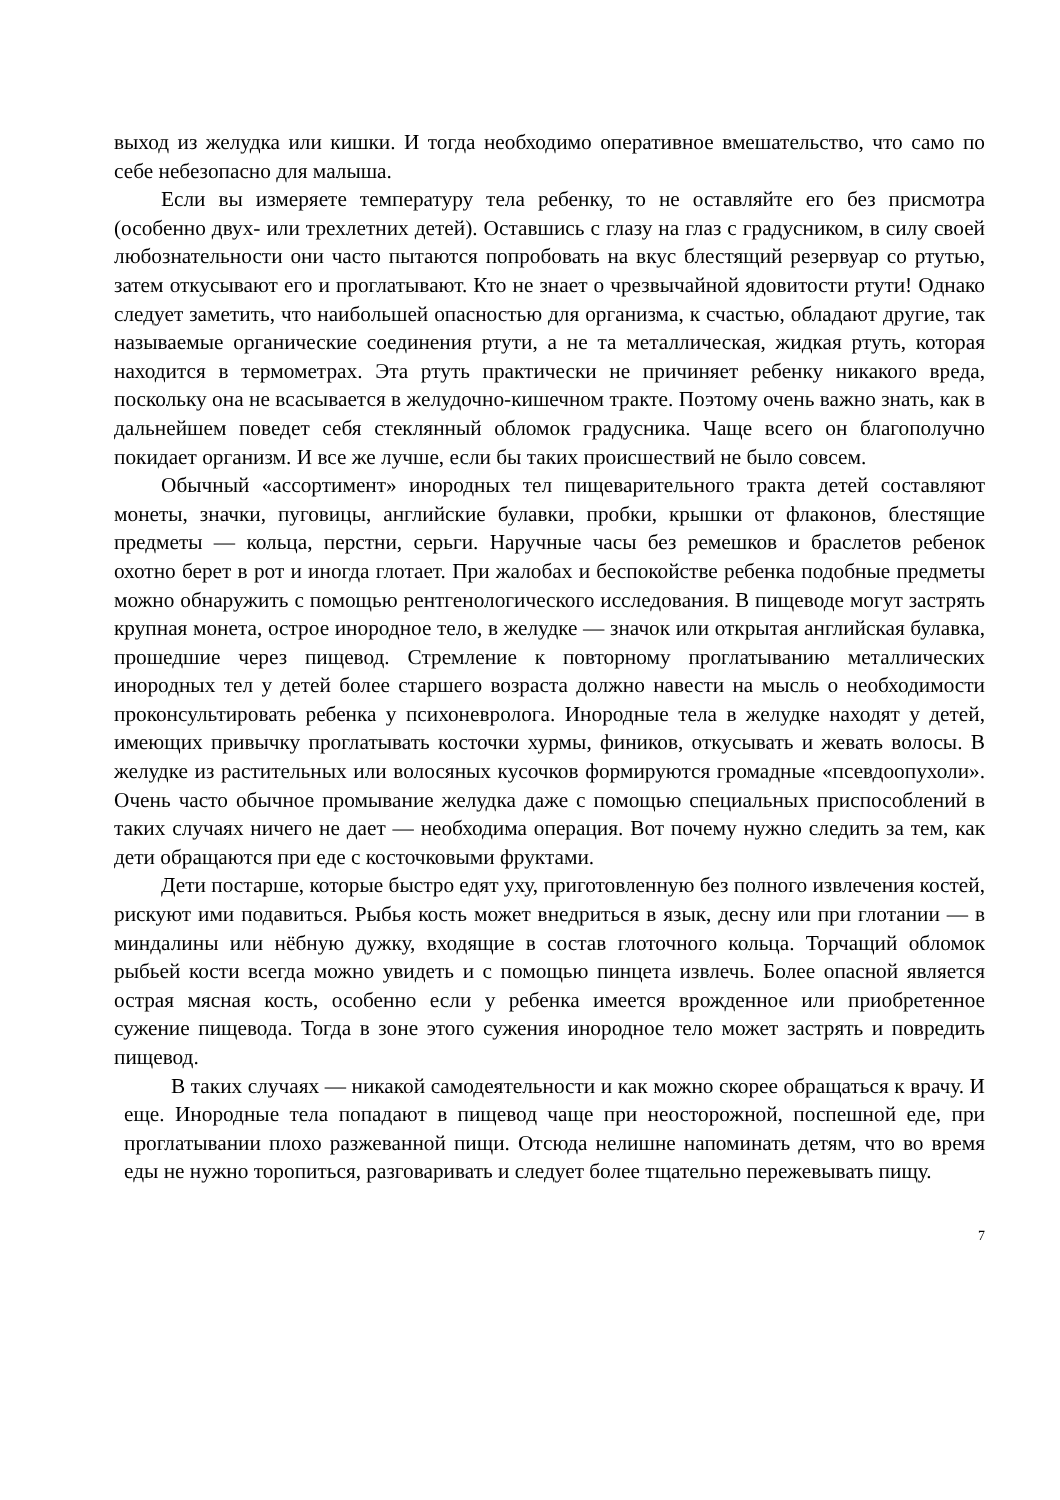выход из желудка или кишки. И тогда необходимо оперативное вмешательство, что само по себе небезопасно для малыша.
Если вы измеряете температуру тела ребенку, то не оставляйте его без присмотра (особенно двух- или трехлетних детей). Оставшись с глазу на глаз с градусником, в силу своей любознательности они часто пытаются попробовать на вкус блестящий резервуар со ртутью, затем откусывают его и проглатывают. Кто не знает о чрезвычайной ядовитости ртути! Однако следует заметить, что наибольшей опасностью для организма, к счастью, обладают другие, так называемые органические соединения ртути, а не та металлическая, жидкая ртуть, которая находится в термометрах. Эта ртуть практически не причиняет ребенку никакого вреда, поскольку она не всасывается в желудочно-кишечном тракте. Поэтому очень важно знать, как в дальнейшем поведет себя стеклянный обломок градусника. Чаще всего он благополучно покидает организм. И все же лучше, если бы таких происшествий не было совсем.
Обычный «ассортимент» инородных тел пищеварительного тракта детей составляют монеты, значки, пуговицы, английские булавки, пробки, крышки от флаконов, блестящие предметы — кольца, перстни, серьги. Наручные часы без ремешков и браслетов ребенок охотно берет в рот и иногда глотает. При жалобах и беспокойстве ребенка подобные предметы можно обнаружить с помощью рентгенологического исследования. В пищеводе могут застрять крупная монета, острое инородное тело, в желудке — значок или открытая английская булавка, прошедшие через пищевод. Стремление к повторному проглатыванию металлических инородных тел у детей более старшего возраста должно навести на мысль о необходимости проконсультировать ребенка у психоневролога. Инородные тела в желудке находят у детей, имеющих привычку проглатывать косточки хурмы, фиников, откусывать и жевать волосы. В желудке из растительных или волосяных кусочков формируются громадные «псевдоопухоли». Очень часто обычное промывание желудка даже с помощью специальных приспособлений в таких случаях ничего не дает — необходима операция. Вот почему нужно следить за тем, как дети обращаются при еде с косточковыми фруктами.
Дети постарше, которые быстро едят уху, приготовленную без полного извлечения костей, рискуют ими подавиться. Рыбья кость может внедриться в язык, десну или при глотании — в миндалины или нёбную дужку, входящие в состав глоточного кольца. Торчащий обломок рыбьей кости всегда можно увидеть и с помощью пинцета извлечь. Более опасной является острая мясная кость, особенно если у ребенка имеется врожденное или приобретенное сужение пищевода. Тогда в зоне этого сужения инородное тело может застрять и повредить пищевод.
В таких случаях — никакой самодеятельности и как можно скорее обращаться к врачу. И еще. Инородные тела попадают в пищевод чаще при неосторожной, поспешной еде, при проглатывании плохо разжеванной пищи. Отсюда нелишне напоминать детям, что во время еды не нужно торопиться, разговаривать и следует более тщательно пережевывать пищу.
7